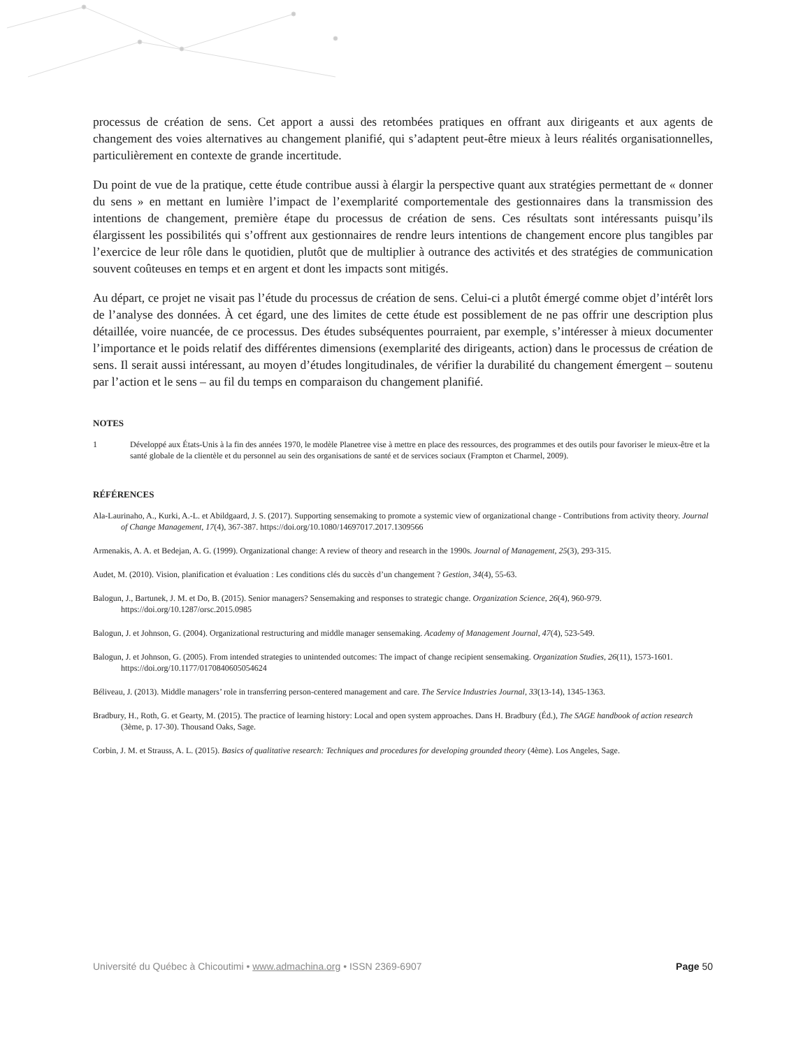processus de création de sens. Cet apport a aussi des retombées pratiques en offrant aux dirigeants et aux agents de changement des voies alternatives au changement planifié, qui s’adaptent peut-être mieux à leurs réalités organisationnelles, particulièrement en contexte de grande incertitude.
Du point de vue de la pratique, cette étude contribue aussi à élargir la perspective quant aux stratégies permettant de « donner du sens » en mettant en lumière l’impact de l’exemplarité comportementale des gestionnaires dans la transmission des intentions de changement, première étape du processus de création de sens. Ces résultats sont intéressants puisqu’ils élargissent les possibilités qui s’offrent aux gestionnaires de rendre leurs intentions de changement encore plus tangibles par l’exercice de leur rôle dans le quotidien, plutôt que de multiplier à outrance des activités et des stratégies de communication souvent coûteuses en temps et en argent et dont les impacts sont mitigés.
Au départ, ce projet ne visait pas l’étude du processus de création de sens. Celui-ci a plutôt émergé comme objet d’intérêt lors de l’analyse des données. À cet égard, une des limites de cette étude est possiblement de ne pas offrir une description plus détaillée, voire nuancée, de ce processus. Des études subséquentes pourraient, par exemple, s’intéresser à mieux documenter l’importance et le poids relatif des différentes dimensions (exemplarité des dirigeants, action) dans le processus de création de sens. Il serait aussi intéressant, au moyen d’études longitudinales, de vérifier la durabilité du changement émergent – soutenu par l’action et le sens – au fil du temps en comparaison du changement planifié.
NOTES
1 Développé aux États-Unis à la fin des années 1970, le modèle Planetree vise à mettre en place des ressources, des programmes et des outils pour favoriser le mieux-être et la santé globale de la clientèle et du personnel au sein des organisations de santé et de services sociaux (Frampton et Charmel, 2009).
RÉFÉRENCES
Ala-Laurinaho, A., Kurki, A.-L. et Abildgaard, J. S. (2017). Supporting sensemaking to promote a systemic view of organizational change - Contributions from activity theory. Journal of Change Management, 17(4), 367-387. https://doi.org/10.1080/14697017.2017.1309566
Armenakis, A. A. et Bedejan, A. G. (1999). Organizational change: A review of theory and research in the 1990s. Journal of Management, 25(3), 293-315.
Audet, M. (2010). Vision, planification et évaluation : Les conditions clés du succès d’un changement ? Gestion, 34(4), 55-63.
Balogun, J., Bartunek, J. M. et Do, B. (2015). Senior managers? Sensemaking and responses to strategic change. Organization Science, 26(4), 960-979. https://doi.org/10.1287/orsc.2015.0985
Balogun, J. et Johnson, G. (2004). Organizational restructuring and middle manager sensemaking. Academy of Management Journal, 47(4), 523-549.
Balogun, J. et Johnson, G. (2005). From intended strategies to unintended outcomes: The impact of change recipient sensemaking. Organization Studies, 26(11), 1573-1601. https://doi.org/10.1177/0170840605054624
Béliveau, J. (2013). Middle managers’ role in transferring person-centered management and care. The Service Industries Journal, 33(13-14), 1345-1363.
Bradbury, H., Roth, G. et Gearty, M. (2015). The practice of learning history: Local and open system approaches. Dans H. Bradbury (Éd.), The SAGE handbook of action research (3ème, p. 17-30). Thousand Oaks, Sage.
Corbin, J. M. et Strauss, A. L. (2015). Basics of qualitative research: Techniques and procedures for developing grounded theory (4ème). Los Angeles, Sage.
Université du Québec à Chicoutimi • www.admachina.org • ISSN 2369-6907
Page 50